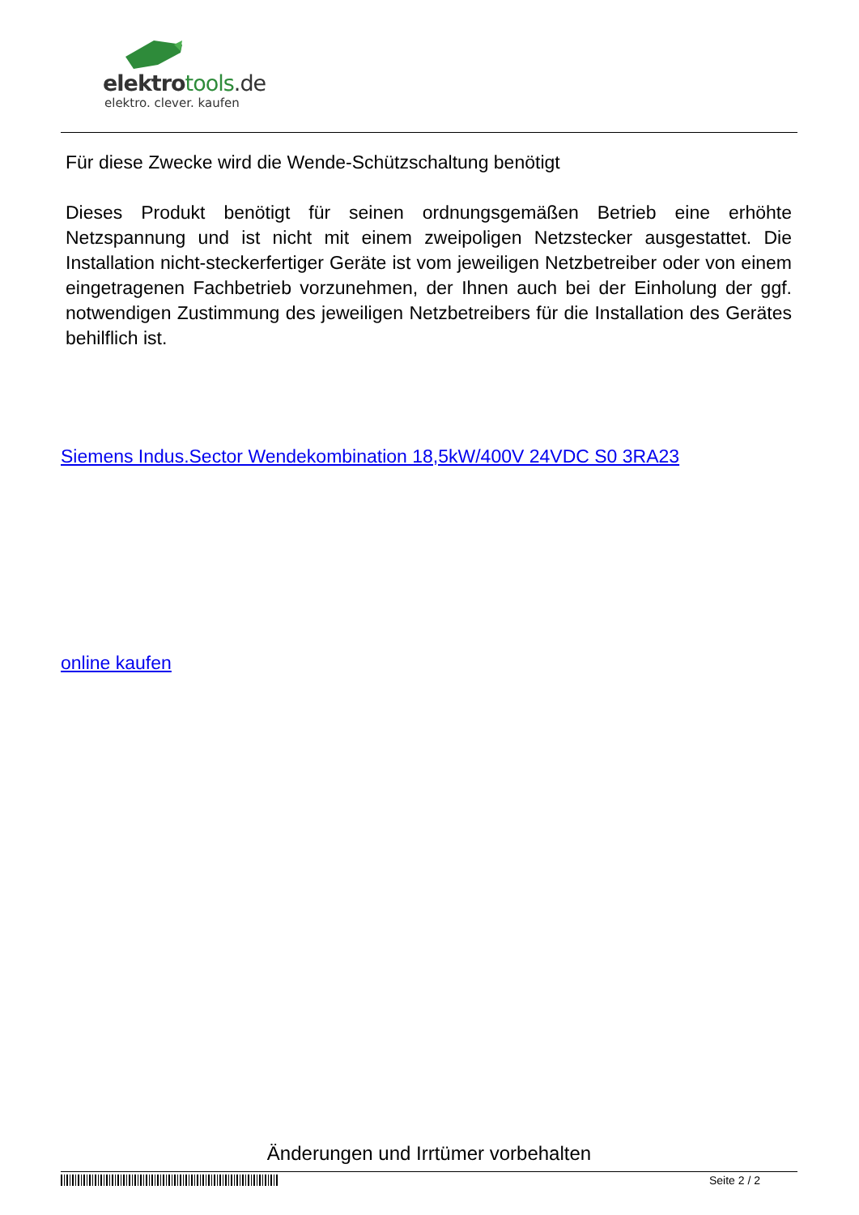elektrotools.de
elektro. clever. kaufen
Für diese Zwecke wird die Wende-Schützschaltung benötigt
Dieses Produkt benötigt für seinen ordnungsgemäßen Betrieb eine erhöhte Netzspannung und ist nicht mit einem zweipoligen Netzstecker ausgestattet. Die Installation nicht-steckerfertiger Geräte ist vom jeweiligen Netzbetreiber oder von einem eingetragenen Fachbetrieb vorzunehmen, der Ihnen auch bei der Einholung der ggf. notwendigen Zustimmung des jeweiligen Netzbetreibers für die Installation des Gerätes behilflich ist.
Siemens Indus.Sector Wendekombination 18,5kW/400V 24VDC S0 3RA23
online kaufen
Änderungen und Irrtümer vorbehalten
Seite 2 / 2